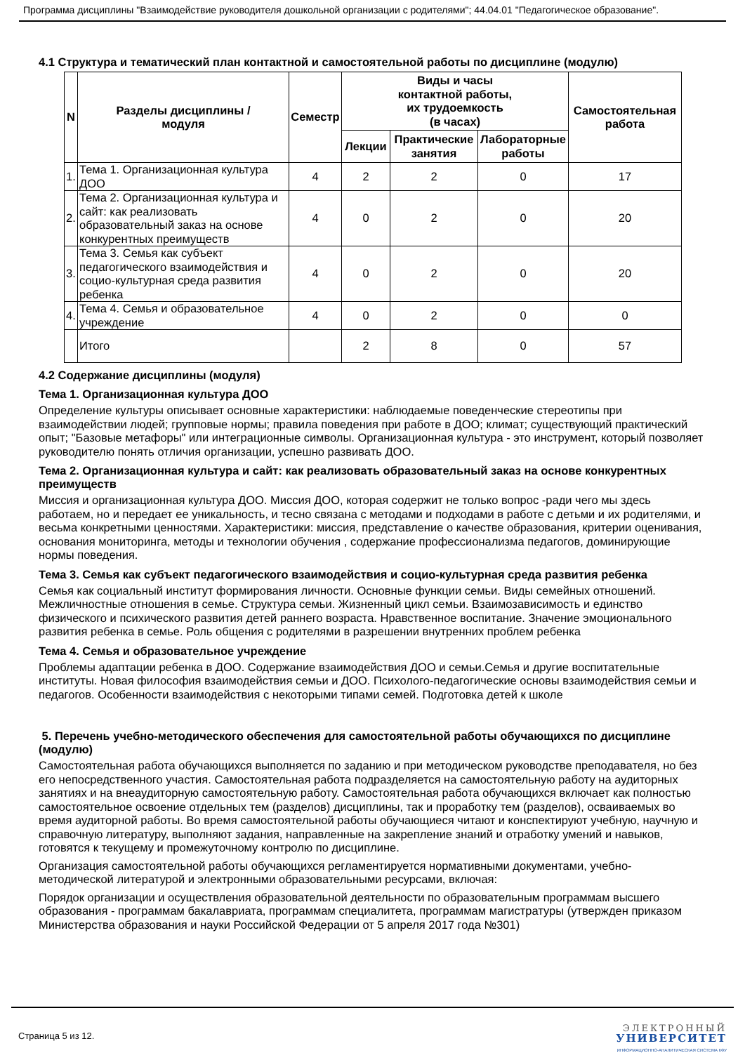Программа дисциплины "Взаимодействие руководителя дошкольной организации с родителями"; 44.04.01 "Педагогическое образование".
4.1 Структура и тематический план контактной и самостоятельной работы по дисциплине (модулю)
| N | Разделы дисциплины / модуля | Семестр | Виды и часы контактной работы, их трудоемкость (в часах) | | | Самостоятельная работа |
| --- | --- | --- | --- | --- | --- | --- |
| | | | Лекции | Практические занятия | Лабораторные работы | |
| 1. | Тема 1. Организационная культура ДОО | 4 | 2 | 2 | 0 | 17 |
| 2. | Тема 2. Организационная культура и сайт: как реализовать образовательный заказ на основе конкурентных преимуществ | 4 | 0 | 2 | 0 | 20 |
| 3. | Тема 3. Семья как субъект педагогического взаимодействия и социо-культурная среда развития ребенка | 4 | 0 | 2 | 0 | 20 |
| 4. | Тема 4. Семья и образовательное учреждение | 4 | 0 | 2 | 0 | 0 |
| | Итого | | 2 | 8 | 0 | 57 |
4.2 Содержание дисциплины (модуля)
Тема 1. Организационная культура ДОО
Определение культуры описывает основные характеристики: наблюдаемые поведенческие стереотипы при взаимодействии людей; групповые нормы; правила поведения при работе в ДОО; климат; существующий практический опыт; "Базовые метафоры" или интеграционные символы. Организационная культура - это инструмент, который позволяет руководителю понять отличия организации, успешно развивать ДОО.
Тема 2. Организационная культура и сайт: как реализовать образовательный заказ на основе конкурентных преимуществ
Миссия и организационная культура ДОО. Миссия ДОО, которая содержит не только вопрос -ради чего мы здесь работаем, но и передает ее уникальность, и тесно связана с методами и подходами в работе с детьми и их родителями, и весьма конкретными ценностями. Характеристики: миссия, представление о качестве образования, критерии оценивания, основания мониторинга, методы и технологии обучения , содержание профессионализма педагогов, доминирующие нормы поведения.
Тема 3. Семья как субъект педагогического взаимодействия и социо-культурная среда развития ребенка
Семья как социальный институт формирования личности. Основные функции семьи. Виды семейных отношений. Межличностные отношения в семье. Структура семьи. Жизненный цикл семьи. Взаимозависимость и единство физического и психического развития детей раннего возраста. Нравственное воспитание. Значение эмоционального развития ребенка в семье. Роль общения с родителями в разрешении внутренних проблем ребенка
Тема 4. Семья и образовательное учреждение
Проблемы адаптации ребенка в ДОО. Содержание взаимодействия ДОО и семьи.Семья и другие воспитательные институты. Новая философия взаимодействия семьи и ДОО. Психолого-педагогические основы взаимодействия семьи и педагогов. Особенности взаимодействия с некоторыми типами семей. Подготовка детей к школе
5. Перечень учебно-методического обеспечения для самостоятельной работы обучающихся по дисциплине (модулю)
Самостоятельная работа обучающихся выполняется по заданию и при методическом руководстве преподавателя, но без его непосредственного участия. Самостоятельная работа подразделяется на самостоятельную работу на аудиторных занятиях и на внеаудиторную самостоятельную работу. Самостоятельная работа обучающихся включает как полностью самостоятельное освоение отдельных тем (разделов) дисциплины, так и проработку тем (разделов), осваиваемых во время аудиторной работы. Во время самостоятельной работы обучающиеся читают и конспектируют учебную, научную и справочную литературу, выполняют задания, направленные на закрепление знаний и отработку умений и навыков, готовятся к текущему и промежуточному контролю по дисциплине.
Организация самостоятельной работы обучающихся регламентируется нормативными документами, учебно-методической литературой и электронными образовательными ресурсами, включая:
Порядок организации и осуществления образовательной деятельности по образовательным программам высшего образования - программам бакалавриата, программам специалитета, программам магистратуры (утвержден приказом Министерства образования и науки Российской Федерации от 5 апреля 2017 года №301)
Страница 5 из 12.
ЭЛЕКТРОННЫЙ
УНИВЕРСИТЕТ
ИНФОРМАЦИОННО-АНАЛИТИЧЕСКАЯ СИСТЕМА КФУ